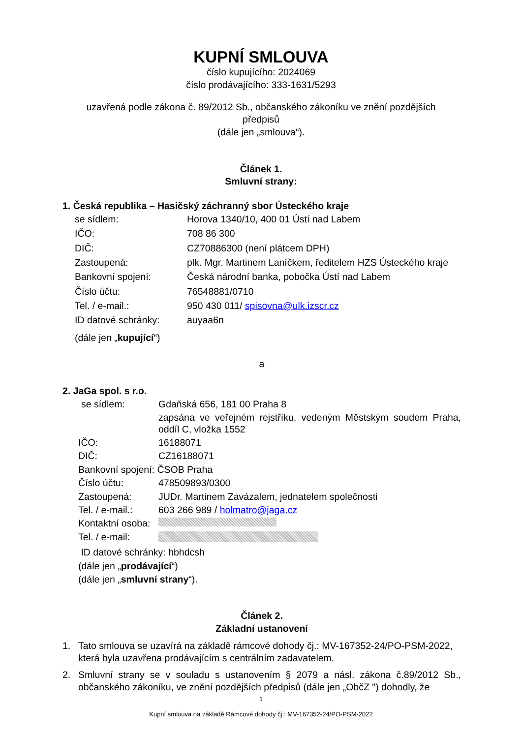KUPNÍ SMLOUVA
číslo kupujícího: 2024069
číslo prodávajícího: 333-1631/5293
uzavřená podle zákona č. 89/2012 Sb., občanského zákoníku ve znění pozdějších předpisů
(dále jen „smlouva“).
Článek 1.
Smluvní strany:
1. Česká republika – Hasičský záchranný sbor Ústeckého kraje
| se sídlem: | Horova 1340/10, 400 01 Ústí nad Labem |
| IČO: | 708 86 300 |
| DIČ: | CZ70886300 (není plátcem DPH) |
| Zastoupená: | plk. Mgr. Martinem Laníčkem, ředitelem HZS Ústeckého kraje |
| Bankovní spojení: | Česká národní banka, pobočka Ústí nad Labem |
| Číslo účtu: | 76548881/0710 |
| Tel. / e-mail.: | 950 430 011/ spisovna@ulk.izscr.cz |
| ID datové schránky: | auyaa6n |
(dále jen „kupující“)
a
2. JaGa spol. s r.o.
| se sídlem: | Gdaňská 656, 181 00 Praha 8 |
| | zapsána ve veřejném rejstříku, vedeným Městským soudem Praha, oddíl C, vložka 1552 |
| IČO: | 16188071 |
| DIČ: | CZ16188071 |
| Bankovní spojení: ČSOB Praha | |
| Číslo účtu: | 478509893/0300 |
| Zastoupená: | JUDr. Martinem Zavázalem, jednatelem společnosti |
| Tel. / e-mail.: | 603 266 989 / holmatro@jaga.cz |
| Kontaktní osoba: | |
| Tel. / e-mail: | |
| ID datové schránky: hbhdcsh | |
| (dále jen „ prodávající “) | |
| (dále jen „ smluvní strany “). | |
Článek 2.
Základní ustanovení
1. Tato smlouva se uzavírá na základě rámcové dohody čj.: MV-167352-24/PO-PSM-2022, která byla uzavřena prodávajícím s centrálním zadavatelem.
2. Smluvní strany se v souladu s ustanovením § 2079 a násl. zákona č.89/2012 Sb., občanského zákoníku, ve znění pozdějších předpisů (dále jen „ObčZ ") dohodly, že
1
Kupní smlouva na základě Rámcové dohody čj.: MV-167352-24/PO-PSM-2022